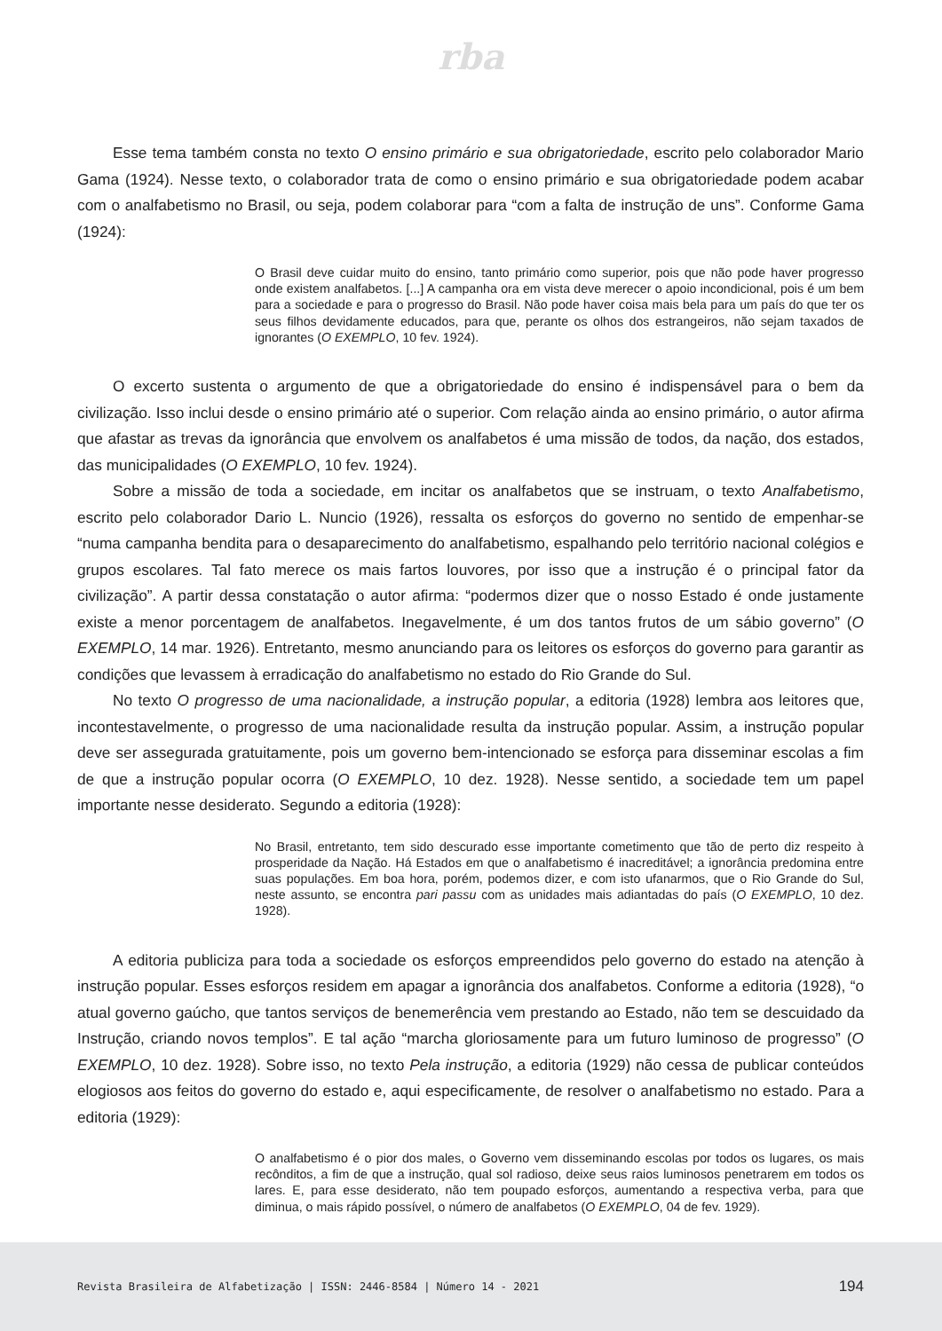rba
Esse tema também consta no texto O ensino primário e sua obrigatoriedade, escrito pelo colaborador Mario Gama (1924). Nesse texto, o colaborador trata de como o ensino primário e sua obrigatoriedade podem acabar com o analfabetismo no Brasil, ou seja, podem colaborar para “com a falta de instrução de uns”. Conforme Gama (1924):
O Brasil deve cuidar muito do ensino, tanto primário como superior, pois que não pode haver progresso onde existem analfabetos. [...] A campanha ora em vista deve merecer o apoio incondicional, pois é um bem para a sociedade e para o progresso do Brasil. Não pode haver coisa mais bela para um país do que ter os seus filhos devidamente educados, para que, perante os olhos dos estrangeiros, não sejam taxados de ignorantes (O EXEMPLO, 10 fev. 1924).
O excerto sustenta o argumento de que a obrigatoriedade do ensino é indispensável para o bem da civilização. Isso inclui desde o ensino primário até o superior. Com relação ainda ao ensino primário, o autor afirma que afastar as trevas da ignorância que envolvem os analfabetos é uma missão de todos, da nação, dos estados, das municipalidades (O EXEMPLO, 10 fev. 1924).
Sobre a missão de toda a sociedade, em incitar os analfabetos que se instruam, o texto Analfabetismo, escrito pelo colaborador Dario L. Nuncio (1926), ressalta os esforços do governo no sentido de empenhar-se “numa campanha bendita para o desaparecimento do analfabetismo, espalhando pelo território nacional colégios e grupos escolares. Tal fato merece os mais fartos louvores, por isso que a instrução é o principal fator da civilização”. A partir dessa constatação o autor afirma: “podermos dizer que o nosso Estado é onde justamente existe a menor porcentagem de analfabetos. Inegavelmente, é um dos tantos frutos de um sábio governo” (O EXEMPLO, 14 mar. 1926). Entretanto, mesmo anunciando para os leitores os esforços do governo para garantir as condições que levassem à erradicação do analfabetismo no estado do Rio Grande do Sul.
No texto O progresso de uma nacionalidade, a instrução popular, a editoria (1928) lembra aos leitores que, incontestavelmente, o progresso de uma nacionalidade resulta da instrução popular. Assim, a instrução popular deve ser assegurada gratuitamente, pois um governo bem-intencionado se esforça para disseminar escolas a fim de que a instrução popular ocorra (O EXEMPLO, 10 dez. 1928). Nesse sentido, a sociedade tem um papel importante nesse desiderato. Segundo a editoria (1928):
No Brasil, entretanto, tem sido descurado esse importante cometimento que tão de perto diz respeito à prosperidade da Nação. Há Estados em que o analfabetismo é inacreditável; a ignorância predomina entre suas populações. Em boa hora, porém, podemos dizer, e com isto ufanarmos, que o Rio Grande do Sul, neste assunto, se encontra pari passu com as unidades mais adiantadas do país (O EXEMPLO, 10 dez. 1928).
A editoria publiciza para toda a sociedade os esforços empreendidos pelo governo do estado na atenção à instrução popular. Esses esforços residem em apagar a ignorância dos analfabetos. Conforme a editoria (1928), “o atual governo gaúcho, que tantos serviços de benemerência vem prestando ao Estado, não tem se descuidado da Instrução, criando novos templos”. E tal ação “marcha gloriosamente para um futuro luminoso de progresso” (O EXEMPLO, 10 dez. 1928). Sobre isso, no texto Pela instrução, a editoria (1929) não cessa de publicar conteúdos elogiosos aos feitos do governo do estado e, aqui especificamente, de resolver o analfabetismo no estado. Para a editoria (1929):
O analfabetismo é o pior dos males, o Governo vem disseminando escolas por todos os lugares, os mais recônditos, a fim de que a instrução, qual sol radioso, deixe seus raios luminosos penetrarem em todos os lares. E, para esse desiderato, não tem poupado esforços, aumentando a respectiva verba, para que diminua, o mais rápido possível, o número de analfabetos (O EXEMPLO, 04 de fev. 1929).
Revista Brasileira de Alfabetização | ISSN: 2446-8584 | Número 14 - 2021 194